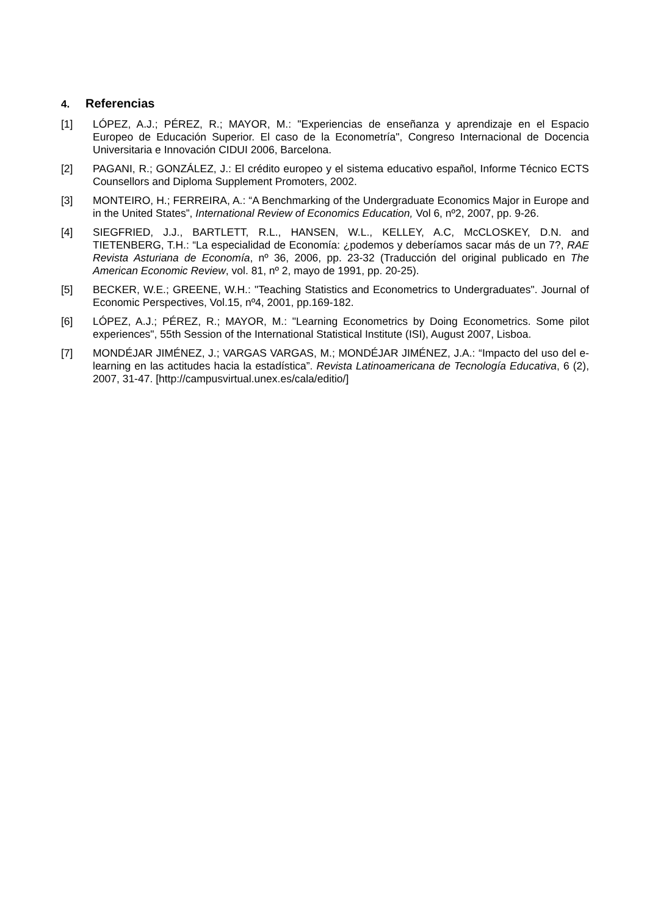4. Referencias
[1] LÓPEZ, A.J.; PÉREZ, R.; MAYOR, M.: "Experiencias de enseñanza y aprendizaje en el Espacio Europeo de Educación Superior. El caso de la Econometría", Congreso Internacional de Docencia Universitaria e Innovación CIDUI 2006, Barcelona.
[2] PAGANI, R.; GONZÁLEZ, J.: El crédito europeo y el sistema educativo español, Informe Técnico ECTS Counsellors and Diploma Supplement Promoters, 2002.
[3] MONTEIRO, H.; FERREIRA, A.: “A Benchmarking of the Undergraduate Economics Major in Europe and in the United States”, International Review of Economics Education, Vol 6, nº2, 2007, pp. 9-26.
[4] SIEGFRIED, J.J., BARTLETT, R.L., HANSEN, W.L., KELLEY, A.C, McCLOSKEY, D.N. and TIETENBERG, T.H.: “La especialidad de Economía: ¿podemos y deberíamos sacar más de un 7?, RAE Revista Asturiana de Economía, nº 36, 2006, pp. 23-32 (Traducción del original publicado en The American Economic Review, vol. 81, nº 2, mayo de 1991, pp. 20-25).
[5] BECKER, W.E.; GREENE, W.H.: "Teaching Statistics and Econometrics to Undergraduates". Journal of Economic Perspectives, Vol.15, nº4, 2001, pp.169-182.
[6] LÓPEZ, A.J.; PÉREZ, R.; MAYOR, M.: "Learning Econometrics by Doing Econometrics. Some pilot experiences", 55th Session of the International Statistical Institute (ISI), August 2007, Lisboa.
[7] MONDÉJAR JIMÉNEZ, J.; VARGAS VARGAS, M.; MONDÉJAR JIMÉNEZ, J.A.: “Impacto del uso del e-learning en las actitudes hacia la estadística”. Revista Latinoamericana de Tecnología Educativa, 6 (2), 2007, 31-47. [http://campusvirtual.unex.es/cala/editio/]